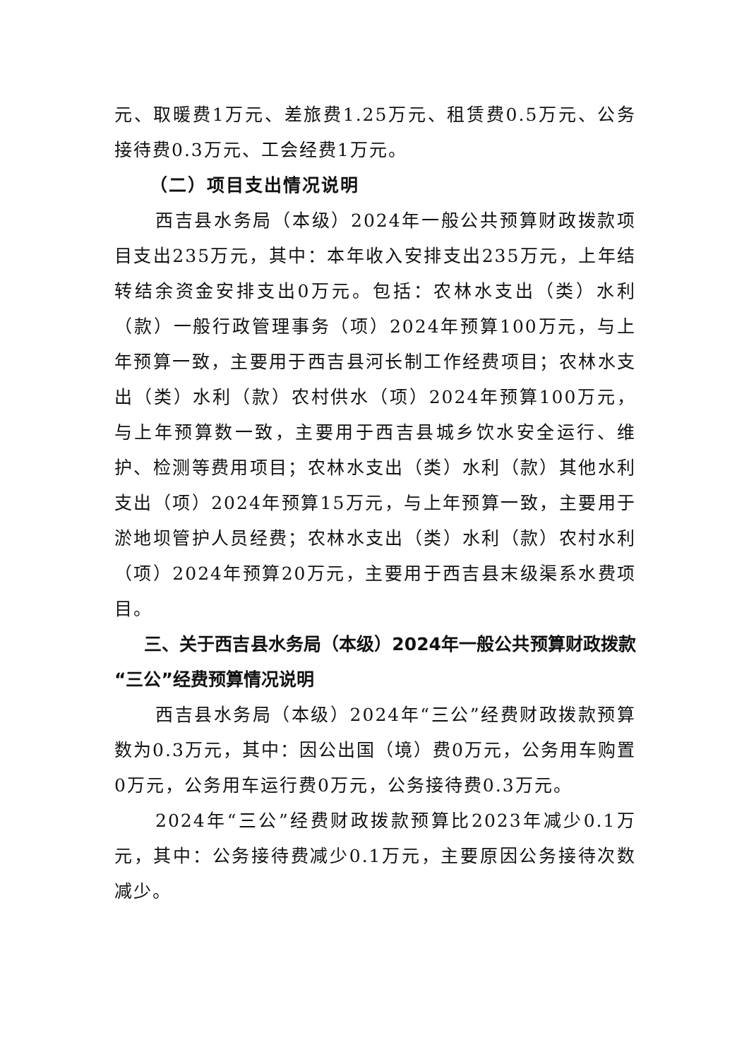元、取暖费1万元、差旅费1.25万元、租赁费0.5万元、公务接待费0.3万元、工会经费1万元。
（二）项目支出情况说明
西吉县水务局（本级）2024年一般公共预算财政拨款项目支出235万元，其中：本年收入安排支出235万元，上年结转结余资金安排支出0万元。包括：农林水支出（类）水利（款）一般行政管理事务（项）2024年预算100万元，与上年预算一致，主要用于西吉县河长制工作经费项目；农林水支出（类）水利（款）农村供水（项）2024年预算100万元，与上年预算数一致，主要用于西吉县城乡饮水安全运行、维护、检测等费用项目；农林水支出（类）水利（款）其他水利支出（项）2024年预算15万元，与上年预算一致，主要用于淤地坝管护人员经费；农林水支出（类）水利（款）农村水利（项）2024年预算20万元，主要用于西吉县末级渠系水费项目。
三、关于西吉县水务局（本级）2024年一般公共预算财政拨款“三公”经费预算情况说明
西吉县水务局（本级）2024年“三公”经费财政拨款预算数为0.3万元，其中：因公出国（境）费0万元，公务用车购置0万元，公务用车运行费0万元，公务接待费0.3万元。
2024年“三公”经费财政拨款预算比2023年减少0.1万元，其中：公务接待费减少0.1万元，主要原因公务接待次数减少。